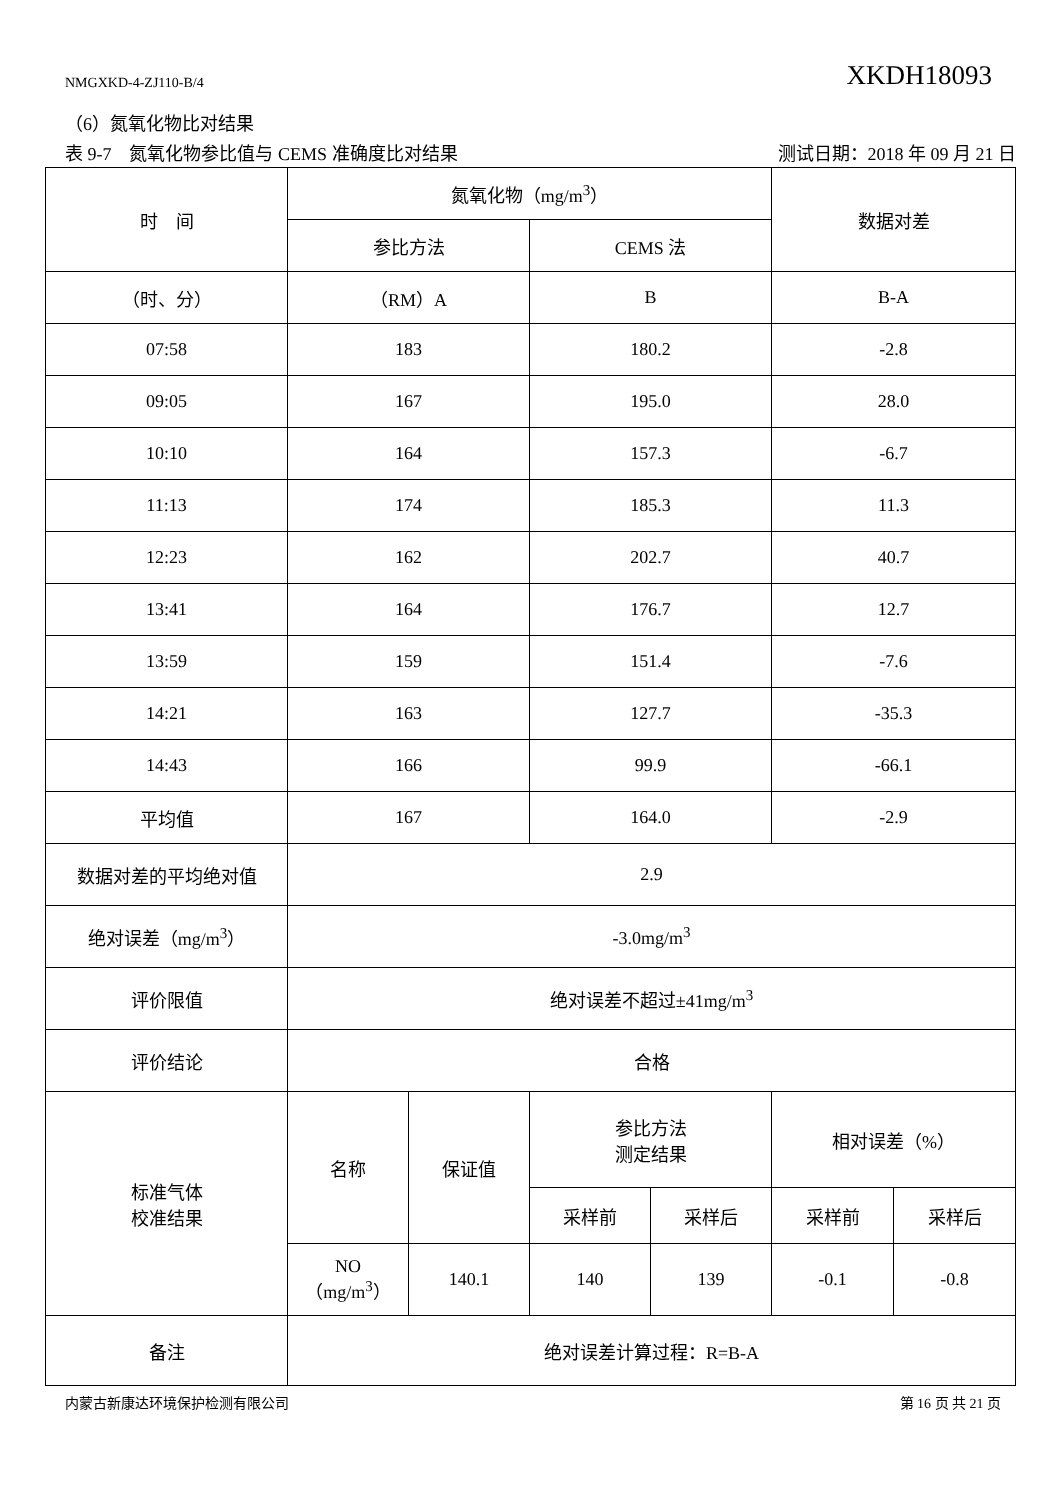NMGXKD-4-ZJ110-B/4 XKDH18093
（6）氮氧化物比对结果
表 9-7　氮氧化物参比值与 CEMS 准确度比对结果 测试日期：2018 年 09 月 21 日
| 时 间 | 氮氧化物（mg/m<sup>3</sup>） | | | | 数据对差 | |
| | 参比方法 | | CEMS 法 | | | |
| （时、分） | （RM）A | | B | | B-A | |
| 07:58 | 183 | | 180.2 | | -2.8 | |
| 09:05 | 167 | | 195.0 | | 28.0 | |
| 10:10 | 164 | | 157.3 | | -6.7 | |
| 11:13 | 174 | | 185.3 | | 11.3 | |
| 12:23 | 162 | | 202.7 | | 40.7 | |
| 13:41 | 164 | | 176.7 | | 12.7 | |
| 13:59 | 159 | | 151.4 | | -7.6 | |
| 14:21 | 163 | | 127.7 | | -35.3 | |
| 14:43 | 166 | | 99.9 | | -66.1 | |
| 平均值 | 167 | | 164.0 | | -2.9 | |
| 数据对差的平均绝对值 | 2.9 | | | | | |
| 绝对误差（mg/m<sup>3</sup>） | -3.0mg/m<sup>3</sup> | | | | | |
| 评价限值 | 绝对误差不超过±41mg/m<sup>3</sup> | | | | | |
| 评价结论 | 合格 | | | | | |
| 标准气体 校准结果 | 名称 | 保证值 | 参比方法 测定结果 | | 相对误差（%） | |
| | | | 采样前 | 采样后 | 采样前 | 采样后 |
| | NO （mg/m<sup>3</sup>） | 140.1 | 140 | 139 | -0.1 | -0.8 |
| 备注 | 绝对误差计算过程：R=B-A | | | | | |
内蒙古新康达环境保护检测有限公司 第 16 页 共 21 页